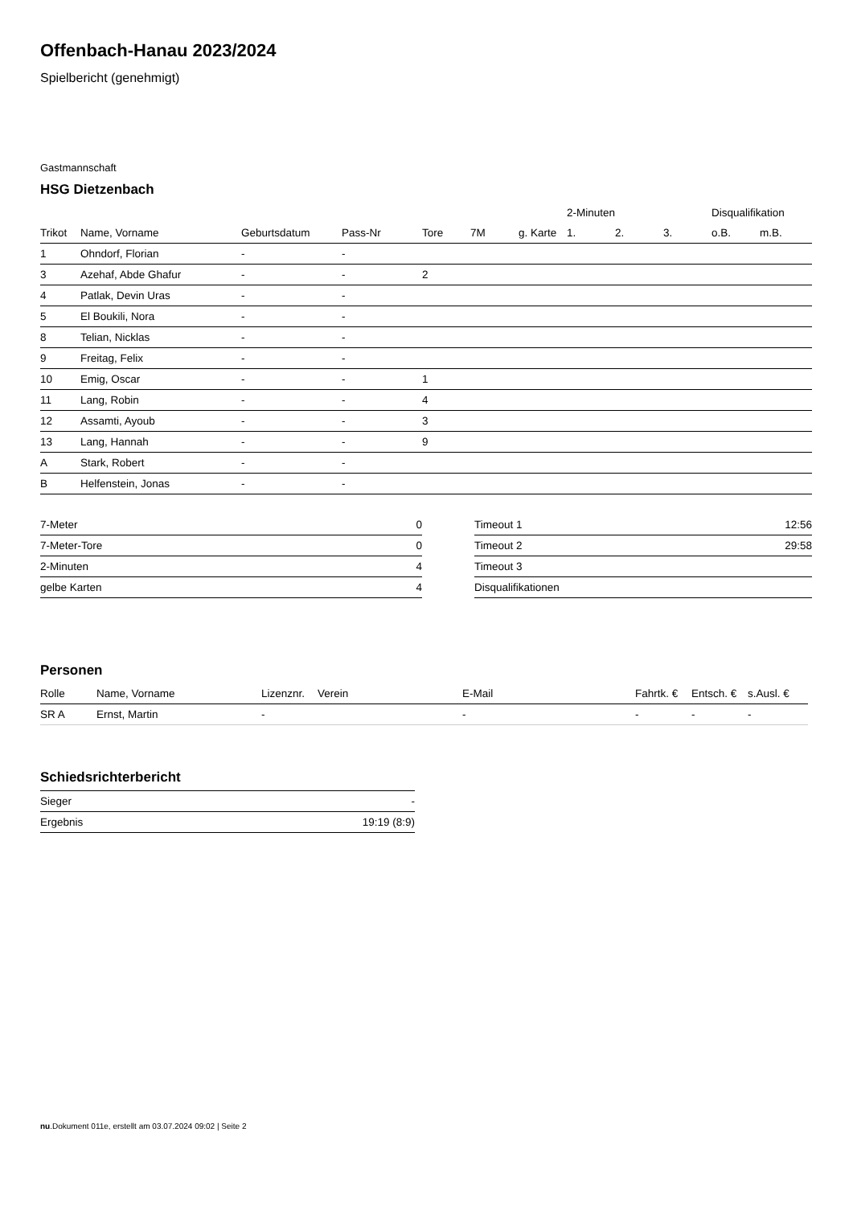Offenbach-Hanau 2023/2024
Spielbericht (genehmigt)
Gastmannschaft
HSG Dietzenbach
| | | | | | | | 2-Minuten | | | Disqualifikation | |
| --- | --- | --- | --- | --- | --- | --- | --- | --- | --- | --- | --- |
| Trikot | Name, Vorname | Geburtsdatum | Pass-Nr | Tore | 7M | g. Karte | 1. | 2. | 3. | o.B. | m.B. |
| 1 | Ohndorf, Florian | - | - | | | | | | | | |
| 3 | Azehaf, Abde Ghafur | - | - | 2 | | | | | | | |
| 4 | Patlak, Devin Uras | - | - | | | | | | | | |
| 5 | El Boukili, Nora | - | - | | | | | | | | |
| 8 | Telian, Nicklas | - | - | | | | | | | | |
| 9 | Freitag, Felix | - | - | | | | | | | | |
| 10 | Emig, Oscar | - | - | 1 | | | | | | | |
| 11 | Lang, Robin | - | - | 4 | | | | | | | |
| 12 | Assamti, Ayoub | - | - | 3 | | | | | | | |
| 13 | Lang, Hannah | - | - | 9 | | | | | | | |
| A | Stark, Robert | - | - | | | | | | | | |
| B | Helfenstein, Jonas | - | - | | | | | | | | |
| 7-Meter | 0 |
| 7-Meter-Tore | 0 |
| 2-Minuten | 4 |
| gelbe Karten | 4 |
| Timeout 1 | 12:56 |
| Timeout 2 | 29:58 |
| Timeout 3 | |
| Disqualifikationen | |
Personen
| Rolle | Name, Vorname | Lizenznr. | Verein | E-Mail | Fahrtk. € | Entsch. € | s.Ausl. € |
| --- | --- | --- | --- | --- | --- | --- | --- |
| SR A | Ernst, Martin | - | | - | - | - | - |
Schiedsrichterbericht
| Sieger | - |
| Ergebnis | 19:19 (8:9) |
nu.Dokument 011e, erstellt am 03.07.2024 09:02 | Seite 2